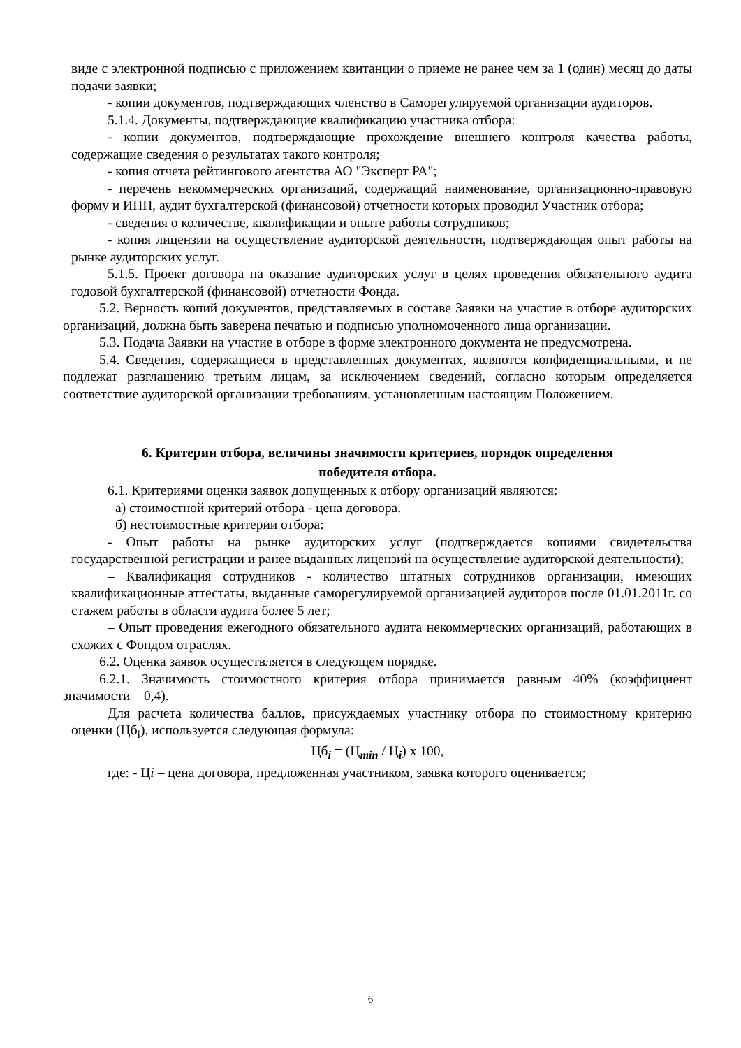виде с электронной подписью с приложением квитанции о приеме не ранее чем за 1 (один) месяц до даты подачи заявки;
- копии документов, подтверждающих членство в Саморегулируемой организации аудиторов.
5.1.4. Документы, подтверждающие квалификацию участника отбора:
- копии документов, подтверждающие прохождение внешнего контроля качества работы, содержащие сведения о результатах такого контроля;
- копия отчета рейтингового агентства АО "Эксперт РА";
- перечень некоммерческих организаций, содержащий наименование, организационно-правовую форму и ИНН, аудит бухгалтерской (финансовой) отчетности которых проводил Участник отбора;
- сведения о количестве, квалификации и опыте работы сотрудников;
- копия лицензии на осуществление аудиторской деятельности, подтверждающая опыт работы на рынке аудиторских услуг.
5.1.5. Проект договора на оказание аудиторских услуг в целях проведения обязательного аудита годовой бухгалтерской (финансовой) отчетности Фонда.
5.2. Верность копий документов, представляемых в составе Заявки на участие в отборе аудиторских организаций, должна быть заверена печатью и подписью уполномоченного лица организации.
5.3. Подача Заявки на участие в отборе в форме электронного документа не предусмотрена.
5.4. Сведения, содержащиеся в представленных документах, являются конфиденциальными, и не подлежат разглашению третьим лицам, за исключением сведений, согласно которым определяется соответствие аудиторской организации требованиям, установленным настоящим Положением.
6. Критерии отбора, величины значимости критериев, порядок определения
победителя отбора.
6.1. Критериями оценки заявок допущенных к отбору организаций являются:
а) стоимостной критерий отбора - цена договора.
б) нестоимостные критерии отбора:
- Опыт работы на рынке аудиторских услуг (подтверждается копиями свидетельства государственной регистрации и ранее выданных лицензий на осуществление аудиторской деятельности);
– Квалификация сотрудников - количество штатных сотрудников организации, имеющих квалификационные аттестаты, выданные саморегулируемой организацией аудиторов после 01.01.2011г. со стажем работы в области аудита более 5 лет;
– Опыт проведения ежегодного обязательного аудита некоммерческих организаций, работающих в схожих с Фондом отраслях.
6.2. Оценка заявок осуществляется в следующем порядке.
6.2.1. Значимость стоимостного критерия отбора принимается равным 40% (коэффициент значимости – 0,4).
Для расчета количества баллов, присуждаемых участнику отбора по стоимостному критерию оценки (Цб<sub>i</sub>), используется следующая формула:
Цб<sub>i</sub> = (Ц<sub>min</sub> / Ц<sub>i</sub>) х 100,
где: - Цi – цена договора, предложенная участником, заявка которого оценивается;
6